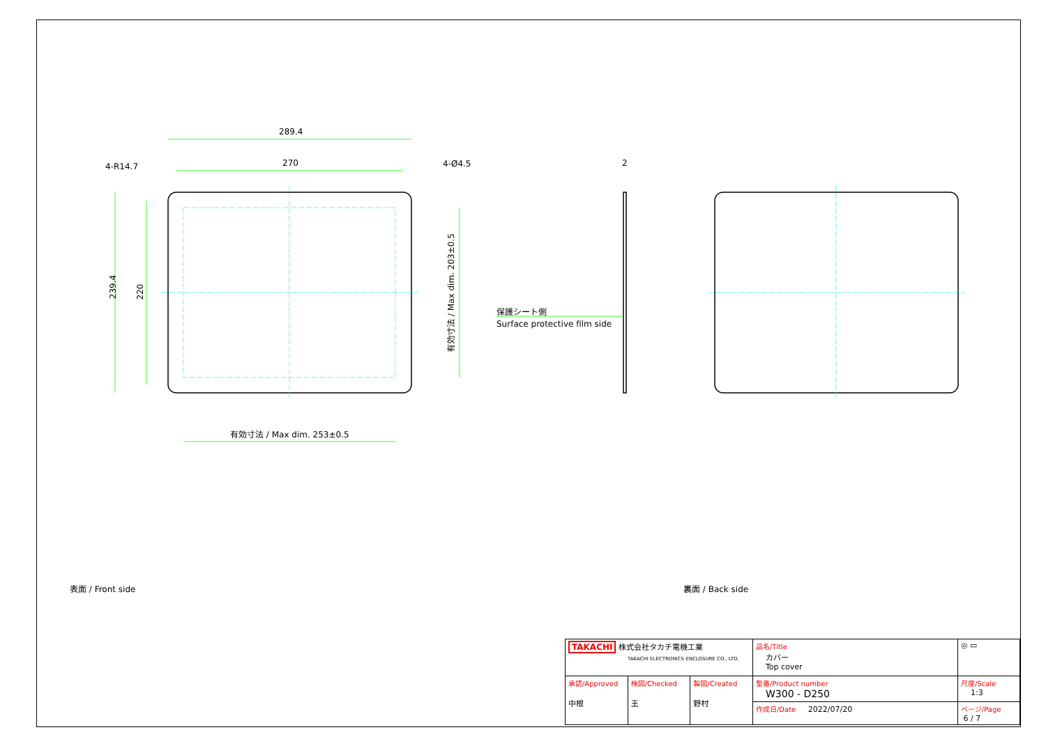289.4
270
4-R14.7 4-Ø4.5
239.4 220 有効寸法 / Max dim. 203±0.5
有効寸法 / Max dim. 253±0.5
2
保護シート側
Surface protective film side
表面 / Front side 裏面 / Back side
| TAKACHI 株式会社タカチ電機工業 TAKACHI ELECTRONICS ENCLOSURE CO., LTD. | | | 品名/Title カバー Top cover | ◎ ▭ |
| 承認/Approved 中根 | 検図/Checked 王 | 製図/Created 野村 | 型番/Product number W300 - D250 | 尺度/Scale 1:3 |
| | | | 作成日/Date 2022/07/20 | ページ/Page 6 / 7 |